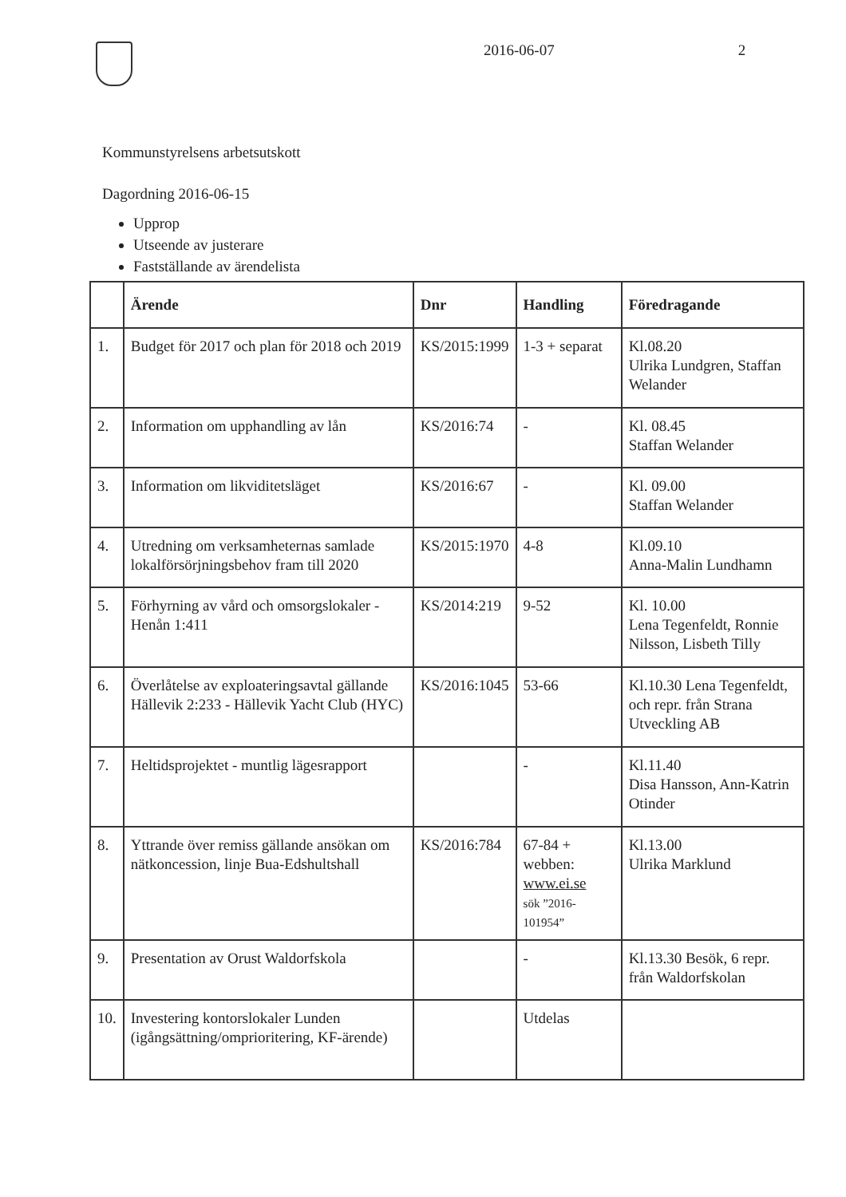2016-06-07 2
Kommunstyrelsens arbetsutskott
Dagordning 2016-06-15
Upprop
Utseende av justerare
Fastställande av ärendelista
| | Ärende | Dnr | Handling | Föredragande |
| --- | --- | --- | --- | --- |
| 1. | Budget för 2017 och plan för 2018 och 2019 | KS/2015:1999 | 1-3 + separat | Kl.08.20 Ulrika Lundgren, Staffan Welander |
| 2. | Information om upphandling av lån | KS/2016:74 | - | Kl. 08.45 Staffan Welander |
| 3. | Information om likviditetsläget | KS/2016:67 | - | Kl. 09.00 Staffan Welander |
| 4. | Utredning om verksamheternas samlade lokalförsörjningsbehov fram till 2020 | KS/2015:1970 | 4-8 | Kl.09.10 Anna-Malin Lundhamn |
| 5. | Förhyrning av vård och omsorgslokaler - Henån 1:411 | KS/2014:219 | 9-52 | Kl. 10.00 Lena Tegenfeldt, Ronnie Nilsson, Lisbeth Tilly |
| 6. | Överlåtelse av exploateringsavtal gällande Hällevik 2:233 - Hällevik Yacht Club (HYC) | KS/2016:1045 | 53-66 | Kl.10.30 Lena Tegenfeldt, och repr. från Strana Utveckling AB |
| 7. | Heltidsprojektet - muntlig lägesrapport | | - | Kl.11.40 Disa Hansson, Ann-Katrin Otinder |
| 8. | Yttrande över remiss gällande ansökan om nätkoncession, linje Bua-Edshultshall | KS/2016:784 | 67-84 + webben: www.ei.se sök ”2016-101954” | Kl.13.00 Ulrika Marklund |
| 9. | Presentation av Orust Waldorfskola | | - | Kl.13.30 Besök, 6 repr. från Waldorfskolan |
| 10. | Investering kontorslokaler Lunden (igångsättning/omprioritering, KF-ärende) | | Utdelas | |